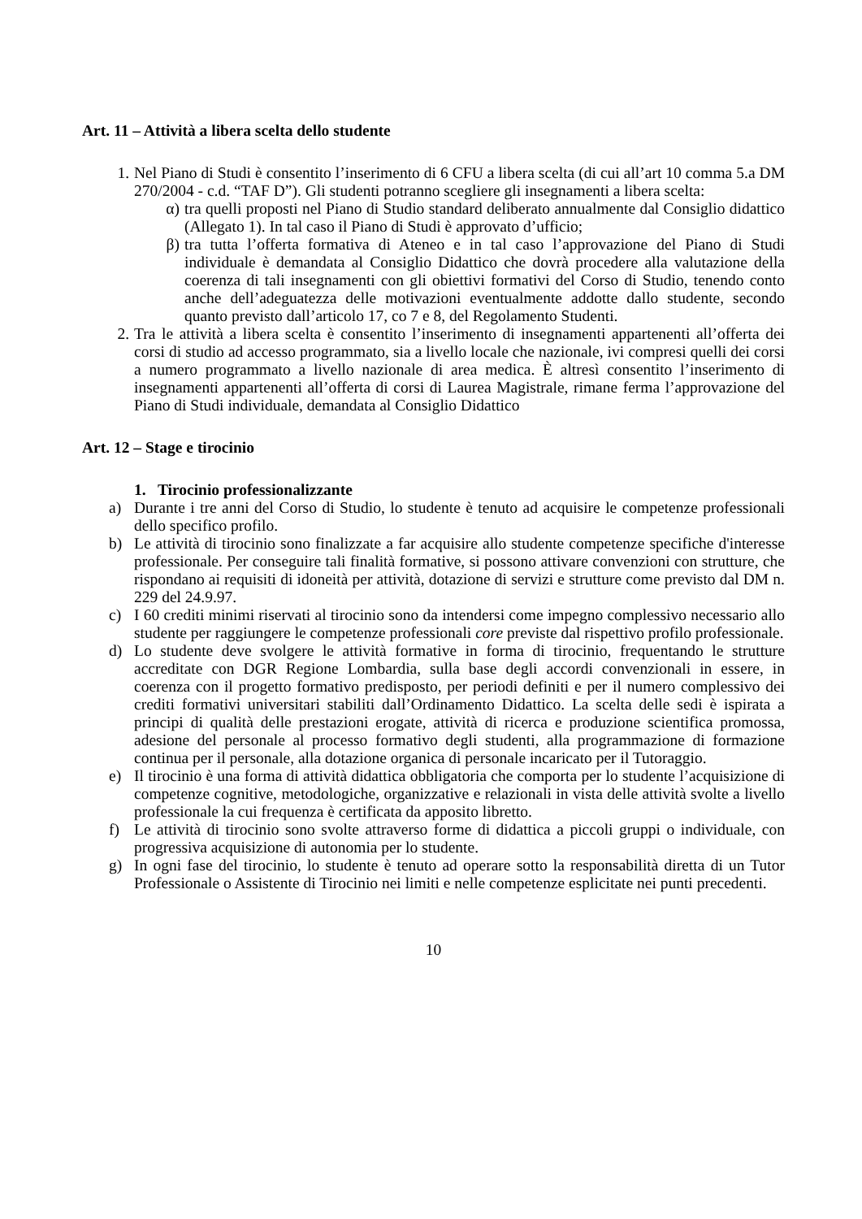Art. 11 – Attività a libera scelta dello studente
1. Nel Piano di Studi è consentito l’inserimento di 6 CFU a libera scelta (di cui all’art 10 comma 5.a DM 270/2004 - c.d. “TAF D”). Gli studenti potranno scegliere gli insegnamenti a libera scelta:
α) tra quelli proposti nel Piano di Studio standard deliberato annualmente dal Consiglio didattico (Allegato 1). In tal caso il Piano di Studi è approvato d’ufficio;
β) tra tutta l’offerta formativa di Ateneo e in tal caso l’approvazione del Piano di Studi individuale è demandata al Consiglio Didattico che dovrà procedere alla valutazione della coerenza di tali insegnamenti con gli obiettivi formativi del Corso di Studio, tenendo conto anche dell’adeguatezza delle motivazioni eventualmente addotte dallo studente, secondo quanto previsto dall’articolo 17, co 7 e 8, del Regolamento Studenti.
2. Tra le attività a libera scelta è consentito l’inserimento di insegnamenti appartenenti all’offerta dei corsi di studio ad accesso programmato, sia a livello locale che nazionale, ivi compresi quelli dei corsi a numero programmato a livello nazionale di area medica. È altresì consentito l’inserimento di insegnamenti appartenenti all’offerta di corsi di Laurea Magistrale, rimane ferma l’approvazione del Piano di Studi individuale, demandata al Consiglio Didattico
Art. 12 – Stage e tirocinio
1. Tirocinio professionalizzante
a) Durante i tre anni del Corso di Studio, lo studente è tenuto ad acquisire le competenze professionali dello specifico profilo.
b) Le attività di tirocinio sono finalizzate a far acquisire allo studente competenze specifiche d'interesse professionale. Per conseguire tali finalità formative, si possono attivare convenzioni con strutture, che rispondano ai requisiti di idoneità per attività, dotazione di servizi e strutture come previsto dal DM n. 229 del 24.9.97.
c) I 60 crediti minimi riservati al tirocinio sono da intendersi come impegno complessivo necessario allo studente per raggiungere le competenze professionali core previste dal rispettivo profilo professionale.
d) Lo studente deve svolgere le attività formative in forma di tirocinio, frequentando le strutture accreditate con DGR Regione Lombardia, sulla base degli accordi convenzionali in essere, in coerenza con il progetto formativo predisposto, per periodi definiti e per il numero complessivo dei crediti formativi universitari stabiliti dall’Ordinamento Didattico. La scelta delle sedi è ispirata a principi di qualità delle prestazioni erogate, attività di ricerca e produzione scientifica promossa, adesione del personale al processo formativo degli studenti, alla programmazione di formazione continua per il personale, alla dotazione organica di personale incaricato per il Tutoraggio.
e) Il tirocinio è una forma di attività didattica obbligatoria che comporta per lo studente l’acquisizione di competenze cognitive, metodologiche, organizzative e relazionali in vista delle attività svolte a livello professionale la cui frequenza è certificata da apposito libretto.
f) Le attività di tirocinio sono svolte attraverso forme di didattica a piccoli gruppi o individuale, con progressiva acquisizione di autonomia per lo studente.
g) In ogni fase del tirocinio, lo studente è tenuto ad operare sotto la responsabilità diretta di un Tutor Professionale o Assistente di Tirocinio nei limiti e nelle competenze esplicitate nei punti precedenti.
10